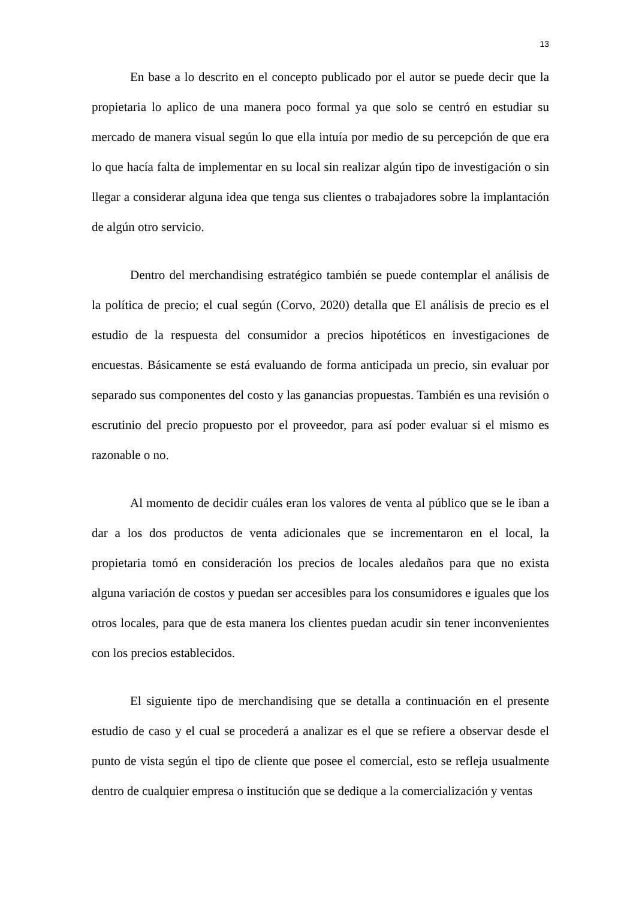13
En base a lo descrito en el concepto publicado por el autor se puede decir que la propietaria lo aplico de una manera poco formal ya que solo se centró en estudiar su mercado de manera visual según lo que ella intuía por medio de su percepción de que era lo que hacía falta de implementar en su local sin realizar algún tipo de investigación o sin llegar a considerar alguna idea que tenga sus clientes o trabajadores sobre la implantación de algún otro servicio.
Dentro del merchandising estratégico también se puede contemplar el análisis de la política de precio; el cual según (Corvo, 2020) detalla que El análisis de precio es el estudio de la respuesta del consumidor a precios hipotéticos en investigaciones de encuestas. Básicamente se está evaluando de forma anticipada un precio, sin evaluar por separado sus componentes del costo y las ganancias propuestas. También es una revisión o escrutinio del precio propuesto por el proveedor, para así poder evaluar si el mismo es razonable o no.
Al momento de decidir cuáles eran los valores de venta al público que se le iban a dar a los dos productos de venta adicionales que se incrementaron en el local, la propietaria tomó en consideración los precios de locales aledaños para que no exista alguna variación de costos y puedan ser accesibles para los consumidores e iguales que los otros locales, para que de esta manera los clientes puedan acudir sin tener inconvenientes con los precios establecidos.
El siguiente tipo de merchandising que se detalla a continuación en el presente estudio de caso y el cual se procederá a analizar es el que se refiere a observar desde el punto de vista según el tipo de cliente que posee el comercial, esto se refleja usualmente dentro de cualquier empresa o institución que se dedique a la comercialización y ventas